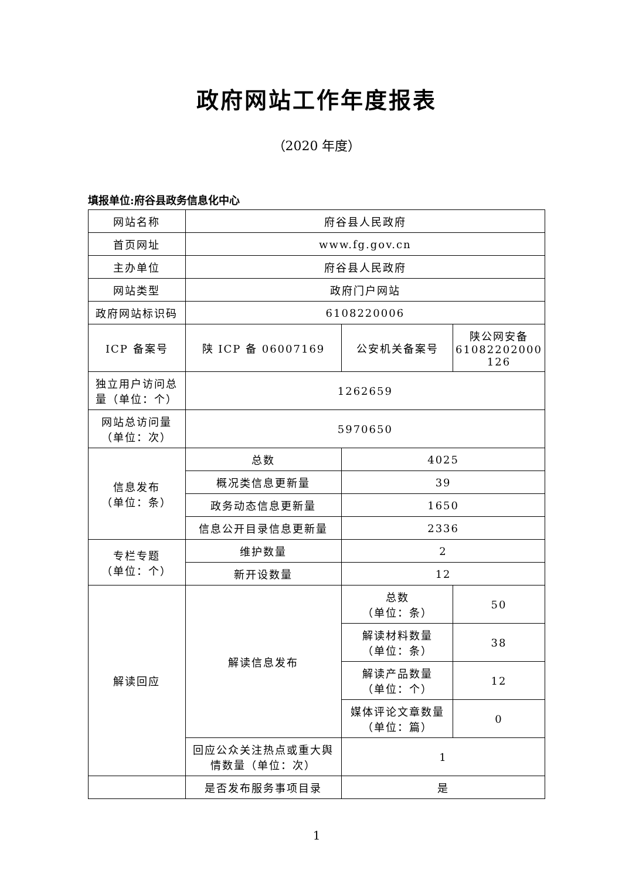政府网站工作年度报表
（2020 年度）
填报单位:府谷县政务信息化中心
| 网站名称 | 府谷县人民政府 | | |
| 首页网址 | www.fg.gov.cn | | |
| 主办单位 | 府谷县人民政府 | | |
| 网站类型 | 政府门户网站 | | |
| 政府网站标识码 | 6108220006 | | |
| ICP 备案号 | 陕 ICP 备 06007169 | 公安机关备案号 | 陕公网安备 61082202000 126 |
| 独立用户访问总量（单位：个） | 1262659 | | |
| 网站总访问量（单位：次） | 5970650 | | |
| 信息发布 （单位：条） | 总数 | 4025 | |
| | 概况类信息更新量 | 39 | |
| | 政务动态信息更新量 | 1650 | |
| | 信息公开目录信息更新量 | 2336 | |
| 专栏专题 （单位：个） | 维护数量 | 2 | |
| | 新开设数量 | 12 | |
| 解读回应 | 解读信息发布 | 总数 （单位：条） | 50 |
| | | 解读材料数量 （单位：条） | 38 |
| | | 解读产品数量 （单位：个） | 12 |
| | | 媒体评论文章数量 （单位：篇） | 0 |
| | 回应公众关注热点或重大舆情数量（单位：次） | 1 | |
| | 是否发布服务事项目录 | 是 | |
1